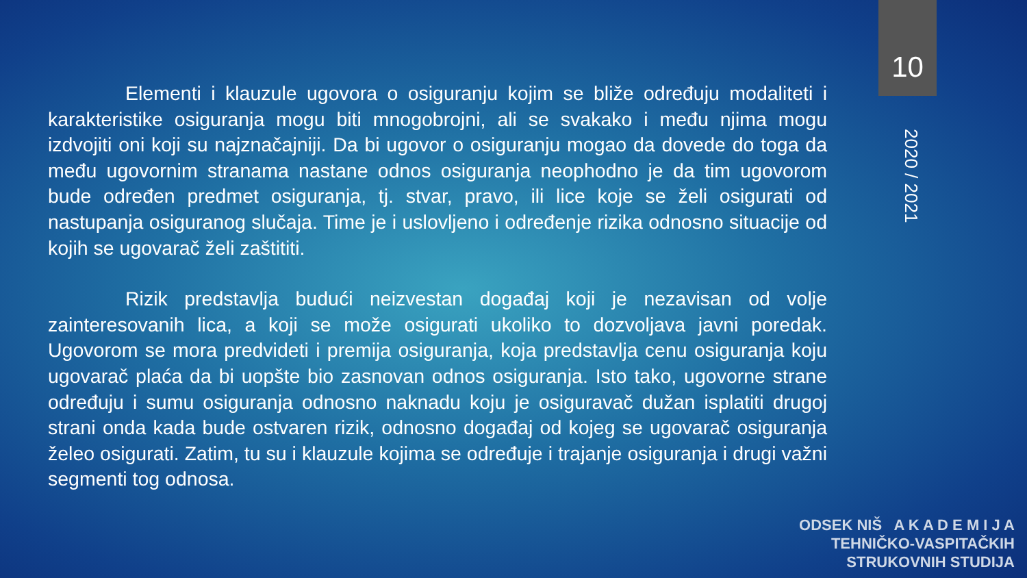Elementi i klauzule ugovora o osiguranju kojim se bliže određuju modaliteti i karakteristike osiguranja mogu biti mnogobrojni, ali se svakako i među njima mogu izdvojiti oni koji su najznačajniji. Da bi ugovor o osiguranju mogao da dovede do toga da među ugovornim stranama nastane odnos osiguranja neophodno je da tim ugovorom bude određen predmet osiguranja, tj. stvar, pravo, ili lice koje se želi osigurati od nastupanja osiguranog slučaja. Time je i uslovljeno i određenje rizika odnosno situacije od kojih se ugovarač želi zaštititi.
Rizik predstavlja budući neizvestan događaj koji je nezavisan od volje zainteresovanih lica, a koji se može osigurati ukoliko to dozvoljava javni poredak. Ugovorom se mora predvideti i premija osiguranja, koja predstavlja cenu osiguranja koju ugovarač plaća da bi uopšte bio zasnovan odnos osiguranja. Isto tako, ugovorne strane određuju i sumu osiguranja odnosno naknadu koju je osiguravač dužan isplatiti drugoj strani onda kada bude ostvaren rizik, odnosno događaj od kojeg se ugovarač osiguranja želeo osigurati. Zatim, tu su i klauzule kojima se određuje i trajanje osiguranja i drugi važni segmenti tog odnosa.
10
2020 / 2021
ODSEK NIŠ A K A D E M I J A
TEHNIČKO-VASPITAČKIH
STRUKOVNIH STUDIJA